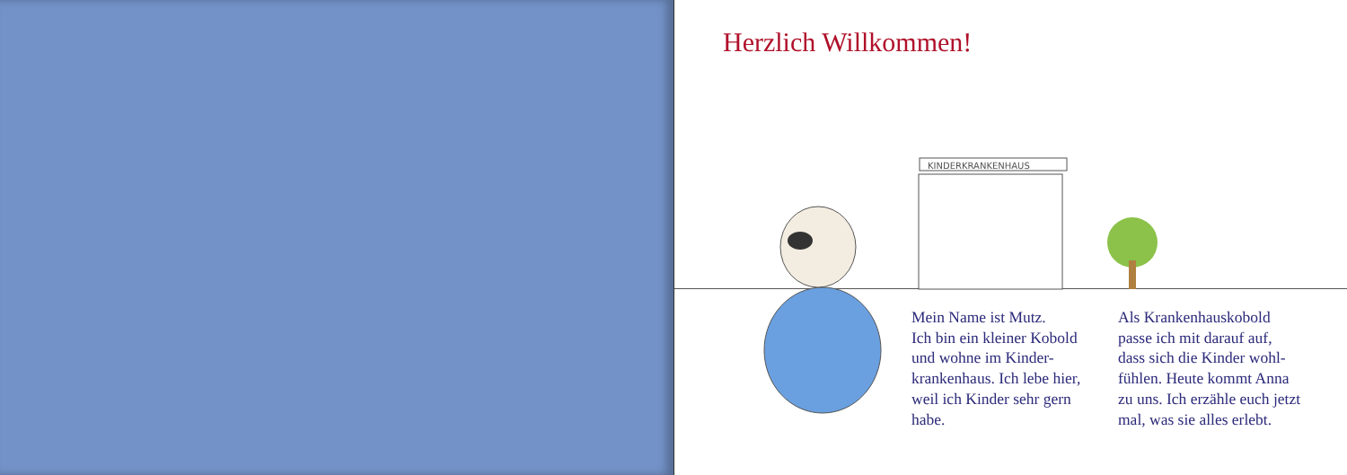Herzlich Willkommen!
KINDERKRANKENHAUS
Mein Name ist Mutz.
Ich bin ein kleiner Kobold und wohne im Kinder-krankenhaus. Ich lebe hier, weil ich Kinder sehr gern habe.
Als Krankenhauskobold passe ich mit darauf auf, dass sich die Kinder wohl-fühlen. Heute kommt Anna zu uns. Ich erzähle euch jetzt mal, was sie alles erlebt.